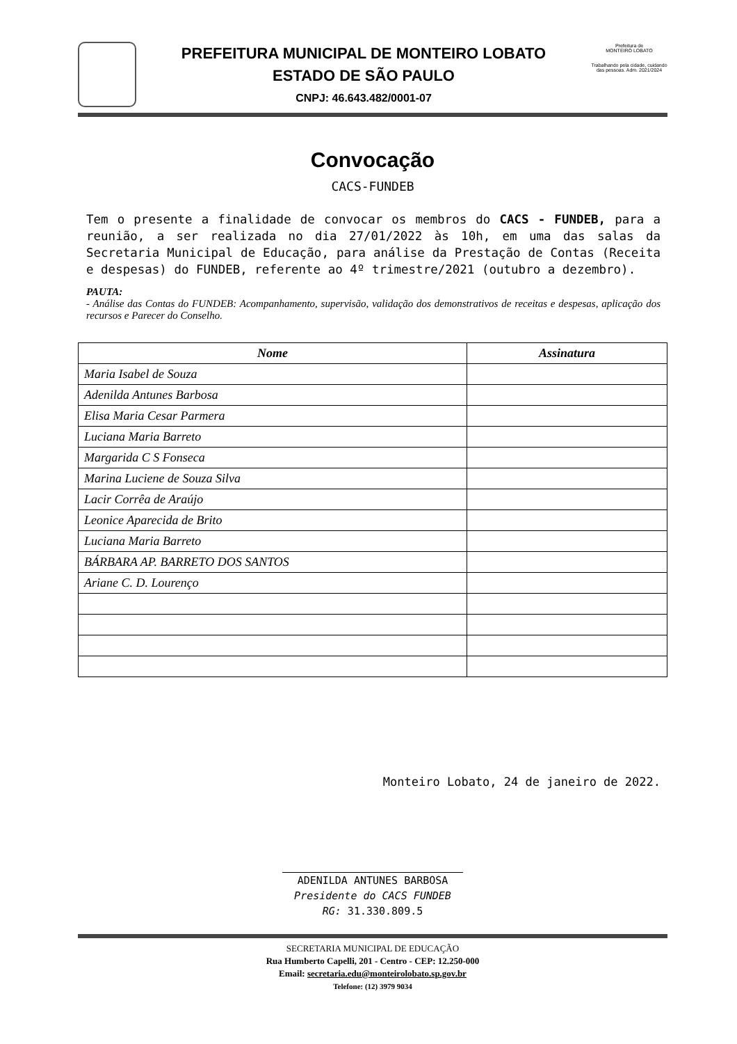PREFEITURA MUNICIPAL DE MONTEIRO LOBATO
ESTADO DE SÃO PAULO
CNPJ: 46.643.482/0001-07
Prefeitura de
MONTEIRO LOBATO
Trabalhando pela cidade, cuidando das pessoas. Adm. 2021/2024
Convocação
CACS-FUNDEB
Tem o presente a finalidade de convocar os membros do CACS - FUNDEB, para a reunião, a ser realizada no dia 27/01/2022 às 10h, em uma das salas da Secretaria Municipal de Educação, para análise da Prestação de Contas (Receita e despesas) do FUNDEB, referente ao 4º trimestre/2021 (outubro a dezembro).
PAUTA:
- Análise das Contas do FUNDEB: Acompanhamento, supervisão, validação dos demonstrativos de receitas e despesas, aplicação dos recursos e Parecer do Conselho.
| Nome | Assinatura |
| --- | --- |
| Maria Isabel de Souza | |
| Adenilda Antunes Barbosa | |
| Elisa Maria Cesar Parmera | |
| Luciana Maria Barreto | |
| Margarida C S Fonseca | |
| Marina Luciene de Souza Silva | |
| Lacir Corrêa de Araújo | |
| Leonice Aparecida de Brito | |
| Luciana Maria Barreto | |
| BÁRBARA AP. BARRETO DOS SANTOS | |
| Ariane C. D. Lourenço | |
Monteiro Lobato, 24 de janeiro de 2022.
ADENILDA ANTUNES BARBOSA
Presidente do CACS FUNDEB
RG: 31.330.809.5
SECRETARIA MUNICIPAL DE EDUCAÇÃO
Rua Humberto Capelli, 201 - Centro - CEP: 12.250-000
Email: secretaria.edu@monteirolobato.sp.gov.br
Telefone: (12) 3979 9034